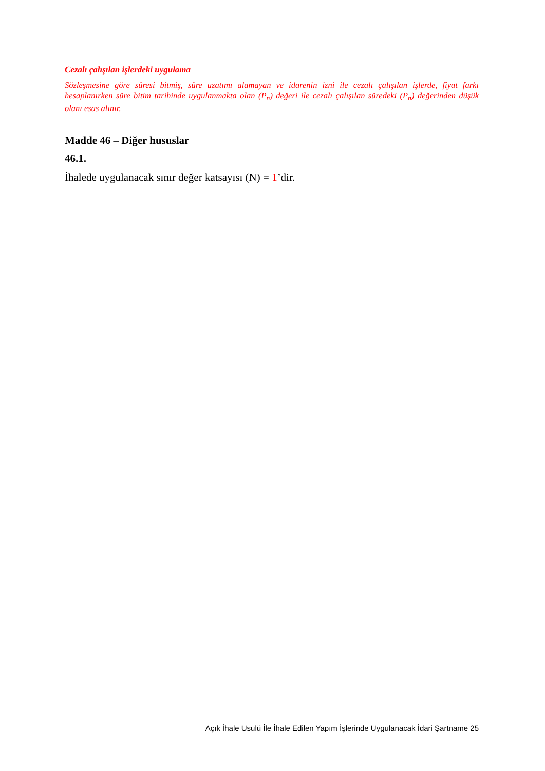Cezalı çalışılan işlerdeki uygulama
Sözleşmesine göre süresi bitmiş, süre uzatımı alamayan ve idarenin izni ile cezalı çalışılan işlerde, fiyat farkı hesaplanırken süre bitim tarihinde uygulanmakta olan (P<sub>n</sub>) değeri ile cezalı çalışılan süredeki (P<sub>n</sub>) değerinden düşük olanı esas alınır.
Madde 46 – Diğer hususlar
46.1.
İhalede uygulanacak sınır değer katsayısı (N) = 1’dir.
Açık İhale Usulü İle İhale Edilen Yapım İşlerinde Uygulanacak İdari Şartname 25